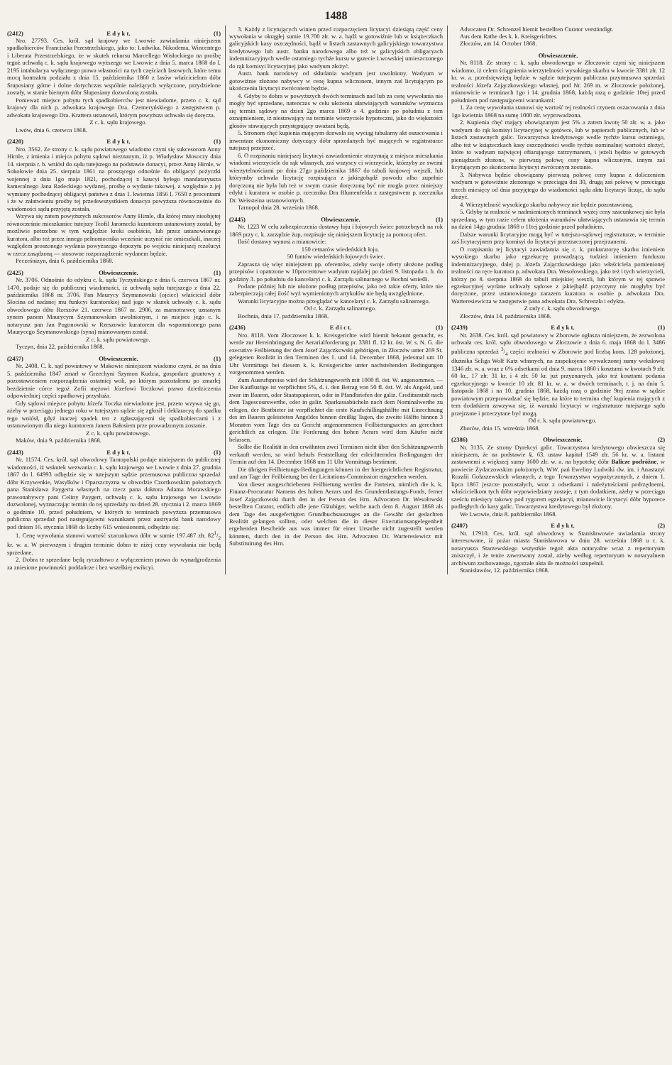1488
(2412) E d y k t. (1)
Nro. 27793. Ces. król. sąd krajowy we Lwowie zawiadamia niniejszem spadkobierców Franciszka Przestrzelskiego, jako to: Ludwika, Nikodema, Wincentego i Liberata Przestrzelskiego, że w skutek rekursu Marcellego Wisłockiego na prośbę tegoż uchwałą c. k. sądu krajowego wyższego we Lwowie z dnia 5. marca 1868 do l. 2195 intabulacya wyłącznego prawa własności na tych częściach lasowych, które temu mocą kontraktu podziału z dnia 15. października 1860 z lasów właścicielom dóbr Stuposiany górne i dolne dotychczas wspólnie należących wyłączone, przydzielone zostały, w stanie biernym dóbr Słuposiany dozwoloną została.
Ponieważ miejsce pobytu tych spadkobierców jest niewiadome, przeto c. k. sąd krajowy dla nich p. adwokata krajowego Dra. Czemeryńskiego z zastępstwem p. adwokata krajowego Dra. Krattera ustanowił, którym powyższa uchwała się doręcza.
Z c. k. sądu krajowego.
Lwów, dnia 6. czerwca 1868.
(2420) E d y k t. (1)
Nro. 3562. Ze strony c. k. sądu powiatowego wiadomo czyni się sukcesorom Anny Hirnle, z imienia i miejca pobytu sądowi nieznanym, iż p. Władysław Mosoczy dnia 14. sierpnia r. b. wniósł do sądu tutejszego na podstawie donacyi, przez Annę Hirnle, w Sokołowie dnia 25. sierpnia 1861 na proszącego odnośnie do obligacyi pożyczki wojennej z dnia 1go maja 1821, pochodzącej z kaucyi byłego mandataryusza kameralnego Jana Radeckiego wydanej, prośbę o wydanie takowej, a względnie z jej wymiany pochodzącej obligacyi państwa z dnia 1. kwietnia 1856 l. 7650 z procentami i że w załatwieniu prośby tej przedewszystkiem donacya powyższa równocześnie do wiadomości sądu przyjętą została.
Wzywa się zatem powyższych sukcesorów Anny Hirnle, dla której masy nieobjętej równocześnie mieszkaniec tutejszy Teofil Jaromecki kuratorem ustanowiony został, by możliwie potrzebne w tym względzie kroki osobiście, lub przez ustanowionego kuratora, albo też przez innego pełnomocnika wcześnie uczynić nie omieszkali, inaczej względem proszonego wydania powyższego depozytu po wejściu niniejszej rezolucyi w rzecz zasądzoną — stosowne rozporządzenie wydanem będzie.
Pecześnizyn, dnia 6. października 1868.
(2425) Obwieszczenie. (1)
Nr. 3706. Odnośnie do edyktu c. k. sądu Tyczyńskiego z dnia 6. czerwca 1867 nr. 1470, podaje się do publicznej wiadomości, iż uchwałą sądu tutejszego z dnia 22. października 1868 nr. 3706. Pan Maurycy Szymanowski (ojciec) właściciel dóbr Słocina od nadanej mu funkcyi kuratorskiej nad jego w skutek uchwały c. k. sądu obwodowego ddto Rzeszów 21. czerwca 1867 nr. 2906, za marnotrawcę uznanym synem panem Maurycym Szymanowskim uwolnionym, i na miejsce jego c. k. notaryusz pan Jan Pogonowski w Rzeszowie kuratorem dla wspomnionego pana Maurycego Szymanowskiego (syna) mianowanym został.
Z c. k. sądu powiatowego.
Tyczyn, dnia 22. października 1868.
(2457) Obwieszczenie. (1)
Nr. 2408. C. k. sąd powiatowy w Makowie niniejszem wiadomo czyni, że na dniu 5. października 1847 zmarł w Grzechyni Szymon Kudzia, gospodarz gruntowy z pozostawieniem rozporządzenia ostatniej woli, po którym pozostałemu po zmarłej bezdzietnie córce tegoż Zofii mężowi Józefowi Toczkowi prawo dziedziczenia odpowiedniej części spadkowej przysłuża.
Gdy sądowi miejsce pobytu Józefa Toczka niewiadome jest, przeto wzywa się go, ażeby w przeciągu jednego roku w tutejszym sądzie się zgłosił i deklaracyą do spadku tego wniósł, gdyż inaczej spadek ten z zgłaszającemi się spadkobiercami i z ustanowionym dla niego kuratorem Janem Bałosiem prze prowadzonym zostanie.
Z c. k. sądu powiatowego.
Maków, dnia 9. października 1868.
(2443) E d y k t. (1)
Nr. 11574. Ces. król. sąd obwodowy Tarnopolski podaje niniejszem do publicznej wiadomości, iż wskutek wezwania c. k. sądu krajowego we Lwowie z dnia 27. grudnia 1867 do l. 64993 odbędzie się w tutejszym sądzie przemusowa publiczna sprzedaż dóbr Krzywenkie, Wasylków i Oparszczyzna w obwodzie Czortkowskim położonych pana Stanisława Paygerta własnych na rzecz pana doktora Adama Morawskiego prawonabywcy pani Celiny Paygert, uchwałą c. k. sądu krajowego we Lwowie dozwolonej, wyznaczając termin do tej sprzedaży na dzień 28. stycznia i 2. marca 1869 o godzinie 10. przed południem, w których to terminach powyższa przemusowa publiczna sprzedaż pod następującemi warunkami przez austryacki bank narodowy pod dniem 16. stycznia 1868 do liczby 615 wniesionemi, odbędzie się:
1. Cenę wywołania stanowi wartość szacunkowa dóbr w sumie 197.487 złr. 821/2 kr. w. a. W pierwszym i drugim terminie dobra te niżej ceny wywołania nie będą sprzedane.
2. Dobra te sprzedane będą ryczałtowo z wyłączeniem prawa do wynadgrodzenia za zniesione powinności poddańcze i bez wszelkiej ewikcyi.
3. Każdy z licytujących winien przed rozpoczęciem licytacyi dziesiątą część ceny wywołania w okrągłej sumie 19.700 złr. w. a. bądź w gotowiźnie lub w książeczkach galicyjskich kasy oszczędności, bądź w listach zastawnych galicyjskiego towarzystwa kredytowego lub austr. banku narodowego albo też w galicyjskich obligacyach indemnizacyjnych wedle ostatniego tychże kursu w gazecie Lwowskiej umieszczonego do rąk komisyi licytacyjnej jako wadyum złożyć.
Austr. bank narodowy od składania wadyum jest uwolniony. Wadyum w gotowiźnie złożone nabywcy w cenę kupna wliczonem, innym zaś licytującym po ukończeniu licytacyi zwróconem będzie.
4. Gdyby te dobra w powyższych dwóch terminach nad lub za cenę wywołania nie mogły być sprzedane, natenczas w celu ułożenia ułatwiających warunków wyznacza się termin sądowy na dzień 2go marca 1869 o 4. godzinie po południu z tem oznajmieniem, iż niestawający na terminie wierzyciele hypoteczni, jako do większości głosów stawających przystępujący uważani będą.
5. Stronom chęć kupienia mającym dozwala się wyciąg tabularny akt oszacowania i inwentarz ekonomiczny dotyczący dóbr sprzedanych być mających w registraturze tutejszej przejrzeć.
6. O rozpisaniu niniejszej licytacyi zawiadomienie otrzymają z miejsca mieszkania wiadomi wierzyciele do rąk własnych, zaś wszyscy ci wierzyciele, którzyby ze swemi wierzytelnościami po dniu 27go października 1867 do tabuli krajowej wejszli, lub którymby uchwała licytację rozpisująca z jakiegobądź powodu albo zupełnie doręczoną nie była lub też w swym czasie doręczoną być nie mogła przez niniejszy edykt i kuratora w osobie p. rzecznika Dra Blumenfelda z zastępstwem p. rzecznika Dr. Weissteina ustanowionych.
Tarnopol dnia 28. września 1868.
(2445) Obwieszczenie. (1)
Nr. 1223 W celu zabezpieczenia dostawy łoju i łojowych świec potrzebnych na rok 1869 przy c. k. zarządzie żup, rozpisuje się niniejszem licytację za pomocą ofert.
Ilość dostawy wynosi a mianowicie:
150 cetnarów wiedeńskich łoju.
50 funtów wiedeńskich łojowych świec.
Zaprasza się więc niniejszem pp. oferentów, ażeby swoje oferty ułożone podług przepisów i opatrzone w 10procentowe wadyum najdalej po dzień 9. listopada r. b. do godziny 3. po południu do kancelaryi c. k. Zarządu salinarnego w Bochni wnieśli.
Podane później lub nie ułożone podług przepisów, jako też takie oferty, które nie zabezpieczają całej ilość wyż wymienionych artykułów nie będą uwzględnione.
Warunki licytacyjne można przeglądać w kancelaryi c. k. Zarządu salinarnego.
Od c. k. Zarządu salinarnego.
Bochnia, dnia 17. października 1868.
(2436) E d i c t. (1)
Nro. 8118. Vom Złoczower k. k. Kreisgerichte wird hiemit bekannt gemacht, es werde zur Hereinbringung der Aerarialforderung pr. 3381 fl. 12 kr. öst. W. s. N. G. die executive Feilbietung der dem Josef Zajączkowski gehörigen, in Złoczów unter 269 St. gelegenen Realität in den Terminen des 1. und 14. December 1868, jedesmal um 10 Uhr Vormittags bei diesem k. k. Kreisgerichte unter nachstehenden Bedingungen vorgenommen werden.
Zum Ausrufspreise wird der Schätzungswerth mit 1000 fl. öst. W. angenommen. — Der Kauflustige ist verpflichtet 5%, d. i. den Betrag von 50 fl. öst. W. als Angeld, und zwar im Baaren, oder Staatspapieren, oder in Pfandbriefen der galiz. Creditanstalt nach dem Tagescourswerthe, oder in galiz. Sparkassabücheln nach dem Nominalwerthe zu erlegen, der Bestbieter ist verpflichtet die erste Kaufschillingshälfte mit Einrechnung des im Baaren geleisteten Angeldes binnen dreißig Tagen, die zweite Hälfte binnen 3 Monaten vom Tage des zu Gericht angenommenen Feilbietungsactes an gerechnet gerichtlich zu erlegen. Die Forderung des hohen Aerars wird dem Käufer nicht belassen.
Sollte die Realität in den erwähnten zwei Terminen nicht über den Schätzungswerth verkauft werden, so wird behufs Feststellung der erleichternden Bedingungen der Termin auf den 14. December 1868 um 11 Uhr Vormittags bestimmt.
Die übrigen Feilbietungs-Bedingungen können in der hiergerichtlichen Registratur, und am Tage der Feilbietung bei der Licitations-Commission eingesehen werden.
Von dieser ausgeschriebenen Feilbietung werden die Parteien, nämlich die k. k. Finanz-Procuratur Namens des hohen Aerars und des Grundentlastungs-Fonds, ferner Josef Zajączkowski durch den in der Person des Hrn. Advocaten Dr. Wesołowski bestellten Curator, endlich alle jene Gläubiger, welche nach dem 8. August 1868 als dem Tage des ausgefertigten Grundbuchsauszuges an die Gewähr der gedachten Realität gelangen sollten, oder welchen die in dieser Executionsangelegenheit ergehenden Bescheide aus was immer für einer Ursache nicht zugestellt werden könnten, durch den in der Person des Hrn. Advocaten Dr. Warteresiewicz mit Substituirung des Hrn.
Advocaten Dr. Schrenzel hiemit bestellten Curator verständigt.
Aus dem Rathe des k. k. Kreisgerichtes.
Złoczów, am 14. October 1868.
Obwieszczenie.
Nr. 8118. Ze strony c. k. sądu obwodowego w Złoczowie czyni się niniejszem wiadomo, iż celem ściągnienia wierzytelności wysokiego skarbu w kwocie 3381 złr. 12 kr. w. a. przedsięwziętą będzie w sądzie tutejszym publiczna przymusowa sprzedaż realności Józefa Zajączkowskiego własnej, pod Nr. 269 m. w Złoczowie położonej, mianowicie w terminach 1go i 14. grudnia 1868, każdą razą o godzinie 10tej przed południem pod następującemi warunkami:
1. Za cenę wywołania stanowi się wartość tej realności czynem oszacowania z dnia 1go kwietnia 1868 na sumę 1000 złr. wyprowadzona.
2. Kupienia chęć mający obowiązanym jest 5% a zatem kwotę 50 złr. w. a. jako wadyum do rąk komisyi licytacyjnej w gotówce, lub w papierach publicznych, lub w listach zastawnych galic. Towarzystwa kredytowego wedle tychże kursu ostatniego, albo też w książeczkach kasy oszczędności wedle tychże nominalnej wartości złożyć, które to wadyum najwięcej ofiarującego zatrzymanem, i jeżeli będzie w gotowych pieniądzach złożone, w pierwszą połowę ceny kupna wliczonym, innym zaś licytującym po skończeniu licytacyi zwróconym zostanie.
3. Nabywca będzie obowiązany pierwszą połowę ceny kupna z doliczeniem wadyum w gotowiźnie złożonego w przeciągu dni 30, drugą zaś połowę w przeciągu trzech miesięcy od dnia przyjętego do wiadomości sądu aktu licytacyi licząc, do sądu złożyć.
4. Wierzytelność wysokiego skarbu nabywcy nie będzie pozostawioną.
5. Gdyby ta realność w nadmienionych terminach wyżej ceny szacunkowej nie była sprzedaną, w tym razie celem ułożenia warunków ułatwiających ustanawia się termin na dzień 14go grudnia 1868 o 11tej godzinie przed południem.
Dalsze warunki licytacyjne mogą być w tutejszo-sądowej registraturze, w terminie zaś licytacyjnem przy komisyi do licytacyi przeznaczonej przejrzanemi.
O rozpisaniu tej licytacyi zawiadamia się c. k. prokuratoryę skarbu imieniem wysokiego skarbu jako egzekucyę prowadzącą, tudzież imieniem funduszu indemnizacyjnego, dalej p. Józefa Zajączkowskiego jako właściciela pomienionej realności na ręce kuratora p. adwokata Dra. Wesołowskiego, jako też i tych wierzycieli, którzy po 8. sierpnia 1868 do tabuli miejskiej weszli, lub którym w tej sprawie egzekucyjnej wydane uchwały sądowe z jakiejbądź przyczyny nie mogłyby być doręczone, przez ustanowionego zarazem kuratora w osobie p. adwokata Dra. Warteresiewicza w zastępstwie pana adwokata Dra. Schrenzla i edykta.
Z rady c. k. sądu obwodowego.
Złoczów, dnia 14. października 1868.
(2439) E d y k t. (1)
Nr. 2638. Ces. król. sąd powiatowy w Zborowie ogłasza niniejszem, że zezwolona uchwała ces. król. sądu obwodowego w Złoczowie z dnia 6. maja 1868 do l. 3486 publiczna sprzedaż 3/4 części realności w Zborowie pod liczbą kons. 128 położonej, dłużnika Seliga Wolf Katz własnych, na zaspokojenie wywalczonej sumy wekslowej 1346 złr. w. a. wraz z 6% odsetkami od dnia 9. marca 1860 i kosztami w kwotach 9 złr. 60 kr., 17 złr. 31 kr. i 4 złr. 50 kr. już przyznanych, jako też kosztami podania egzekucyjnego w kwocie 10 złr. 81 kr. w. a. w dwóch terminach, t. j. na dniu 5. listopada 1868 i na 10. grudnia 1868, każdą razą o godzinie 9tej zrana w sądzie powiatowym przeprowadzać się będzie, na które to termina chęć kupienia mających z tem dodatkiem zawzywa się, iż warunki licytacyi w registraturze tutejszego sądu przejrzane i przeczytane być mogą.
Od c. k. sądu powiatowego.
Zborów, dnia 15. września 1868.
(2386) Obwieszczenie. (2)
Nr. 3135. Ze strony Dyrekcyi galic. Towarzystwa kredytowego obwieszcza się niniejszem, że na podstawie §. 63. ustaw kapitał 1549 złr. 56 kr. w. a. listami zastawnemi z większej sumy 1600 złr. w. a. na hypotekę dóbr Balicze podróżne, w powiecie Żydaczowskim położonych, WW. pań Eweliny Ludwiki dw. im. i Anastazyi Rozalii Gołaszewskich własnych, z tego Towarzystwa wypożyczonych, z dniem 1. lipca 1867 jeszcze pozostałych, wraz z odsetkami i należytościami podrzędnemi, właścicielkom tych dóbr wypowiedziany zostaje, z tym dodatkiem, ażeby w przeciągu sześciu miesięcy takowy pod rygorem egzekucyi, mianowicie licytacyi dóbr hypotece podległych do kasy galic. Towarzystwa kredytowego był złożony.
We Lwowie, dnia 8. października 1868.
(2407) E d y k t. (2)
Nr. 17910. Ces. król. sąd obwodowy w Stanisławowie uwiadamia strony interesowane, iż pożar miasta Stanisławowa w dniu 28. września 1868 u c. k. notaryusza Starzewskiego wszystkie tegoż akta notaryalne wraz z repertoryum zniszczył, i że tenże zawezwany został, ażeby według repertoryum w notaryalnem archiwum zachowanego, zgorzałe akta ile możności uzupełnił.
Stanisławów, 12. października 1868.